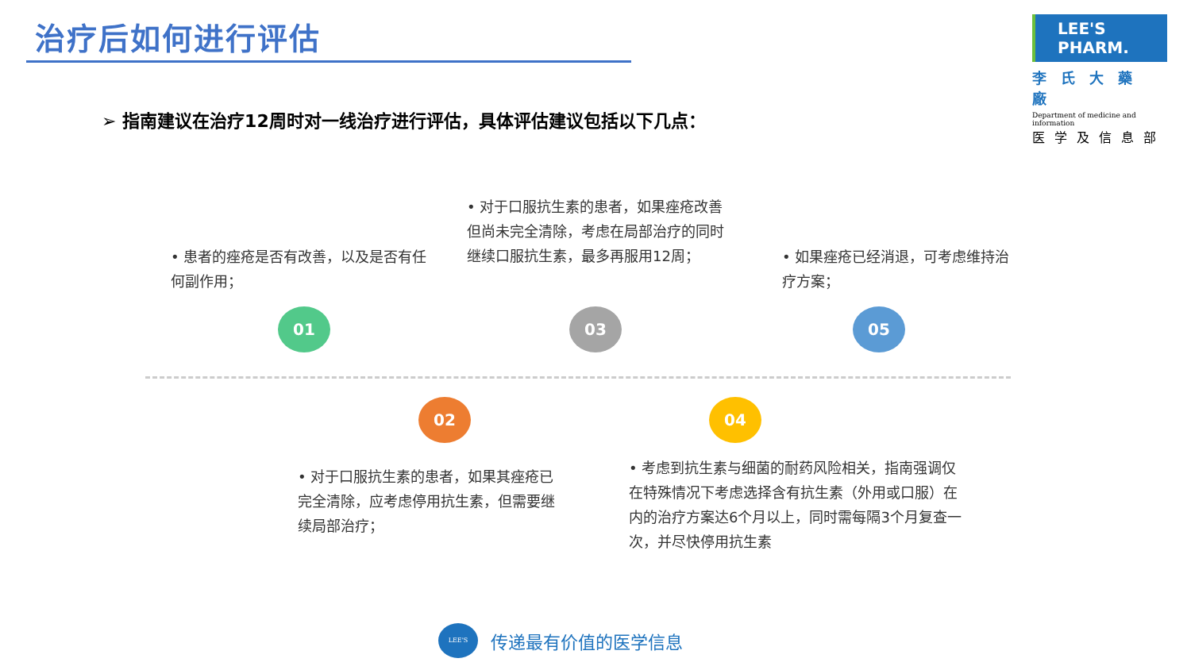治疗后如何进行评估
LEE'S PHARM.
李氏大藥廠
Department of medicine and information
医学及信息部
➢ 指南建议在治疗12周时对一线治疗进行评估，具体评估建议包括以下几点：
• 患者的痤疮是否有改善，以及是否有任何副作用；
• 对于口服抗生素的患者，如果痤疮改善但尚未完全清除，考虑在局部治疗的同时继续口服抗生素，最多再服用12周；
• 如果痤疮已经消退，可考虑维持治疗方案；
01
02
03
04
05
• 对于口服抗生素的患者，如果其痤疮已完全清除，应考虑停用抗生素，但需要继续局部治疗；
• 考虑到抗生素与细菌的耐药风险相关，指南强调仅在特殊情况下考虑选择含有抗生素（外用或口服）在内的治疗方案达6个月以上，同时需每隔3个月复查一次，并尽快停用抗生素
LEE'S
传递最有价值的医学信息